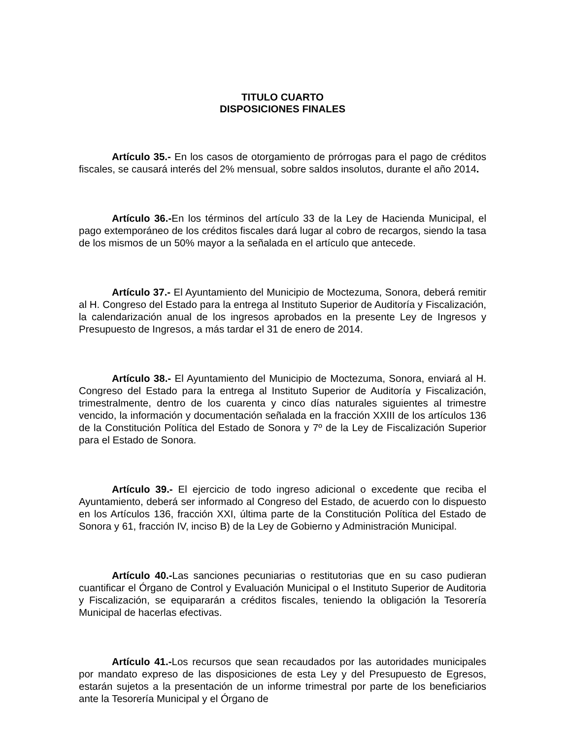TITULO CUARTO
DISPOSICIONES FINALES
Artículo 35.- En los casos de otorgamiento de prórrogas para el pago de créditos fiscales, se causará interés del 2% mensual, sobre saldos insolutos, durante el año 2014.
Artículo 36.-En los términos del artículo 33 de la Ley de Hacienda Municipal, el pago extemporáneo de los créditos fiscales dará lugar al cobro de recargos, siendo la tasa de los mismos de un 50% mayor a la señalada en el artículo que antecede.
Artículo 37.- El Ayuntamiento del Municipio de Moctezuma, Sonora, deberá remitir al H. Congreso del Estado para la entrega al Instituto Superior de Auditoría y Fiscalización, la calendarización anual de los ingresos aprobados en la presente Ley de Ingresos y Presupuesto de Ingresos, a más tardar el 31 de enero de 2014.
Artículo 38.- El Ayuntamiento del Municipio de Moctezuma, Sonora, enviará al H. Congreso del Estado para la entrega al Instituto Superior de Auditoría y Fiscalización, trimestralmente, dentro de los cuarenta y cinco días naturales siguientes al trimestre vencido, la información y documentación señalada en la fracción XXIII de los artículos 136 de la Constitución Política del Estado de Sonora y 7º de la Ley de Fiscalización Superior para el Estado de Sonora.
Artículo 39.- El ejercicio de todo ingreso adicional o excedente que reciba el Ayuntamiento, deberá ser informado al Congreso del Estado, de acuerdo con lo dispuesto en los Artículos 136, fracción XXI, última parte de la Constitución Política del Estado de Sonora y 61, fracción IV, inciso B) de la Ley de Gobierno y Administración Municipal.
Artículo 40.-Las sanciones pecuniarias o restitutorias que en su caso pudieran cuantificar el Órgano de Control y Evaluación Municipal o el Instituto Superior de Auditoria y Fiscalización, se equipararán a créditos fiscales, teniendo la obligación la Tesorería Municipal de hacerlas efectivas.
Artículo 41.-Los recursos que sean recaudados por las autoridades municipales por mandato expreso de las disposiciones de esta Ley y del Presupuesto de Egresos, estarán sujetos a la presentación de un informe trimestral por parte de los beneficiarios ante la Tesorería Municipal y el Órgano de